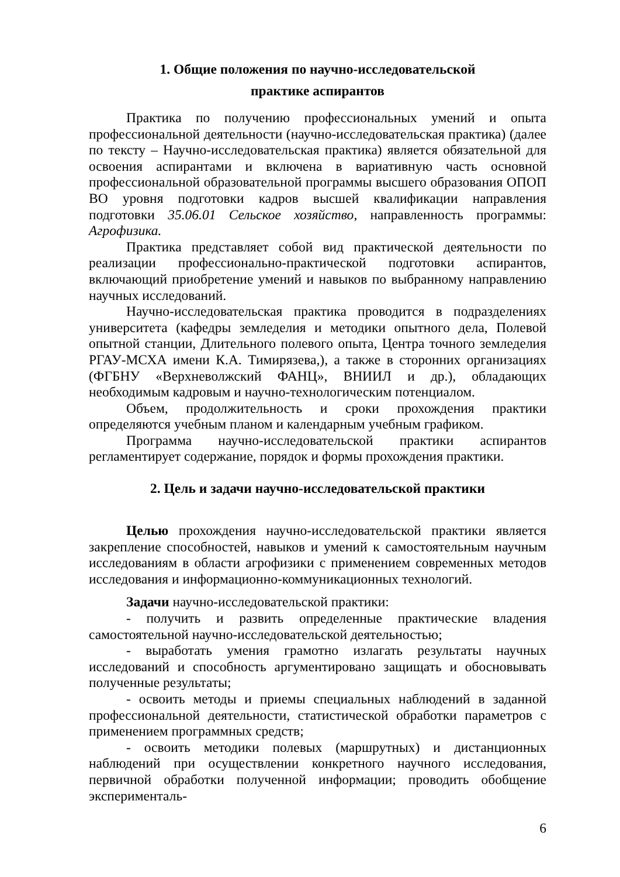1. Общие положения по научно-исследовательской
практике аспирантов
Практика по получению профессиональных умений и опыта профессиональной деятельности (научно-исследовательская практика) (далее по тексту – Научно-исследовательская практика) является обязательной для освоения аспирантами и включена в вариативную часть основной профессиональной образовательной программы высшего образования ОПОП ВО уровня подготовки кадров высшей квалификации направления подготовки 35.06.01 Сельское хозяйство, направленность программы: Агрофизика.
Практика представляет собой вид практической деятельности по реализации профессионально-практической подготовки аспирантов, включающий приобретение умений и навыков по выбранному направлению научных исследований.
Научно-исследовательская практика проводится в подразделениях университета (кафедры земледелия и методики опытного дела, Полевой опытной станции, Длительного полевого опыта, Центра точного земледелия РГАУ-МСХА имени К.А. Тимирязева,), а также в сторонних организациях (ФГБНУ «Верхневолжский ФАНЦ», ВНИИЛ и др.), обладающих необходимым кадровым и научно-технологическим потенциалом.
Объем, продолжительность и сроки прохождения практики определяются учебным планом и календарным учебным графиком.
Программа научно-исследовательской практики аспирантов регламентирует содержание, порядок и формы прохождения практики.
2. Цель и задачи научно-исследовательской практики
Целью прохождения научно-исследовательской практики является закрепление способностей, навыков и умений к самостоятельным научным исследованиям в области агрофизики с применением современных методов исследования и информационно-коммуникационных технологий.
Задачи научно-исследовательской практики:
- получить и развить определенные практические владения самостоятельной научно-исследовательской деятельностью;
- выработать умения грамотно излагать результаты научных исследований и способность аргументировано защищать и обосновывать полученные результаты;
- освоить методы и приемы специальных наблюдений в заданной профессиональной деятельности, статистической обработки параметров с применением программных средств;
- освоить методики полевых (маршрутных) и дистанционных наблюдений при осуществлении конкретного научного исследования, первичной обработки полученной информации; проводить обобщение эксперименталь-
6